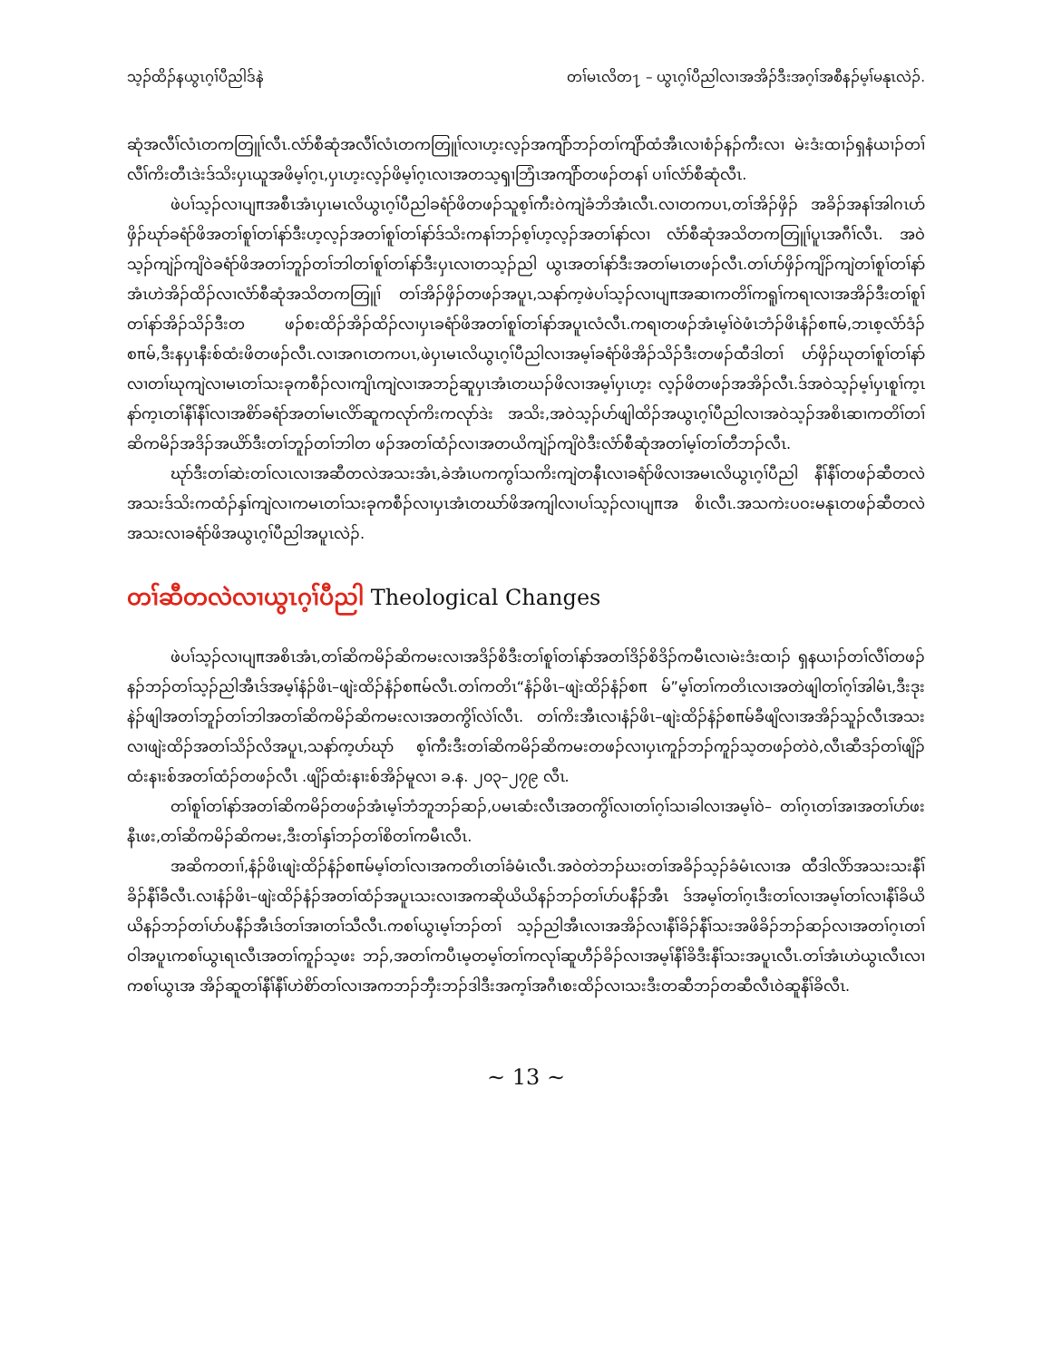သ့ၣ်ထိၣ်နယွၤဂ့ၢ်ပီညါဒ်နဲ တၢ်မၤလိတ႑ – ယွၤဂ့ၢ်ပီညါလၢအအိၣ်ဒီးအဂ့ၢ်အစီနၣ်မ့ၢ်မနုၤလဲၣ်.
ဆုံအလီၢ်လံၤတကတြူၢ်လီၤ.လံာ်စီဆုံအလီၢ်လံၤတကတြူၢ်လၢဟ့းလ့ၣ်အကျိာ်ဘၣ်တၢ်ကျိာ်ထံအီၤလၢစံၣ်နၣ်ကီးလၢ မဲးဒံးထၢၣ်ရှနံယၢၣ်တၢ်လီၢ်ကိးတီၤဒဲးဒ်သိးပှၤယူအဖိမ့ၢ်ဂ့ၤ,ပှၤဟ့းလ့ၣ်ဖိမ့ၢ်ဂ့ၤလၢအတသ့ၡၢဘြံၤအကျိာ်တဖၣ်တနၢ် ပၢၢ်လံာ်စီဆုံလီၤ.
ဖဲပၢ်သ့ၣ်လၢပျπအစီၤအံၤပှၤမၤလိယွၤဂ့ၢ်ပီညါခရံာ်ဖိတဖၣ်သူစ့ၢ်ကီးဝဲကျဲခံဘိအံၤလီၤ.လၢတကပၤ,တၢ်အိၣ်ဖှိၣ် အခိၣ်အနၢ်အါဂၤပာ်ဖှိၣ်ဃုာ်ခရံာ်ဖိအတၢ်စူၢ်တၢ်နာ်ဒီးဟ့လ့ၣ်အတၢ်စူၢ်တၢ်နာ်ဒ်သိးကနၢ်ဘၣ်စ့ၢ်ဟ့လ့ၣ်အတၢ်နာ်လၢ လံာ်စီဆုံအသိတကတြူၢ်ပူၤအဂီၢ်လီၤ. အဝဲသ့ၣ်ကျဲၣ်ကျိဝဲခရံာ်ဖိအတၢ်ဘူၣ်တၢ်ဘါတၢ်စူၢ်တၢ်နာ်ဒီးပှၤလၢတသ့ၣ်ညါ ယွၤအတၢ်နာ်ဒီးအတၢ်မၤတဖၣ်လီၤ.တၢ်ပာ်ဖှိၣ်ကျိၣ်ကျဲတၢ်စူၢ်တၢ်နာ်အံၤဟဲအိၣ်ထိၣ်လၢလံာ်စီဆုံအသိတကတြူၢ် တၢ်အိၣ်ဖှိၣ်တဖၣ်အပူၤ,သနာ်က့ဖဲပၢ်သ့ၣ်လၢပျπအဆၢကတိၢ်ကရူၢ်ကရၢလၢအအိၣ်ဒီးတၢ်စူၢ်တၢ်နာ်အိၣ်သိၣ်ဒီးတ ဖၣ်စးထိၣ်အိၣ်ထိၣ်လၢပှၤခရံာ်ဖိအတၢ်စူၢ်တၢ်နာ်အပူၤလံလီၤ.ကရၢတဖၣ်အံၤမ့ၢ်ဝဲဖံၤဘံၣ်ဖိၤနံၣ်စπမ်,ဘၤစ့လံာ်ဒံၣ် စπမ်,ဒီးနပှၤနီးစ်ထံးဖိတဖၣ်လီၤ.လၢအဂၤတကပၤ,ဖဲပှၤမၤလိယွၤဂ့ၢ်ပီညါလၢအမ့ၢ်ခရံာ်ဖိအိၣ်သိၣ်ဒီးတဖၣ်ထီဒါတၢ် ပာ်ဖှိၣ်ဃုတၢ်စူၢ်တၢ်နာ်လၢတၢ်ဃုကျဲလၢမၤတၢ်သးခုကစီၣ်လၢကျိၤကျဲလၢအဘဉ်ဆူပှၤအံၤတဃၣ်ဖိလၢအမ့ၢ်ပှၤဟ့း လ့ၣ်ဖိတဖၣ်အအိၣ်လီၤ.ဒ်အဝဲသ့ၣ်မ့ၢ်ပှၤစူၢ်က့ၤနာ်က့ၤတၢ်နီၢ်နီၢ်လၢအစိာ်ခရံာ်အတၢ်မၤလိာ်ဆူကလုာ်ကိးကလုာ်ဒဲး အသိး,အဝဲသ့ၣ်ပာ်ဖျါထိၣ်အယွၤဂ့ၢ်ပီညါလၢအဝဲသ့ၣ်အစိၤဆၢကတိၢ်တၢ်ဆိကမိၣ်အဒိၣ်အယိာ်ဒီးတၢ်ဘူၣ်တၢ်ဘါတ ဖၣ်အတၢ်ထံၣ်လၢအတယိကျဲၣ်ကျိဝဲဒီးလံာ်စီဆုံအတၢ်မ့ၢ်တၢ်တီဘၣ်လီၤ.
ဃုာ်ဒီးတၢ်ဆဲးတၢ်လၤလၢအဆီတလဲအသးအံၤ,ခဲအံၤပကကွၢ်သကိးကျဲတနီၤလၢခရံာ်ဖိလၢအမၤလိယွၤဂ့ၢ်ပီညါ နီၢ်နီၢ်တဖၣ်ဆီတလဲအသးဒ်သိးကထံၣ်နှၢ်ကျဲလၢကမၤတၢ်သးခုကစီၣ်လၢပှၤအံၤတဃာ်ဖိအကျါလၢပၢ်သ့ၣ်လၢပျπအ စိၤလီၤ.အသကဲးပဝးမနုၤတဖၣ်ဆီတလဲအသးလၢခရံာ်ဖိအယွၤဂ့ၢ်ပီညါအပူၤလဲၣ်.
တၢ်ဆီတလဲလၢယွၤဂ့ၢ်ပီညါ Theological Changes
ဖဲပၢ်သ့ၣ်လၢပျπအစိၤအံၤ,တၢ်ဆိကမိၣ်ဆိကမးလၢအဒိၣ်စိဒီးတၢ်စူၢ်တၢ်နာ်အတၢ်ဒိၣ်စိဒိၣ်ကမီၤလၢမဲးဒံးထၢၣ် ရှနယၢၣ်တၢ်လီၢ်တဖၣ်နၣ်ဘၣ်တၢ်သ့ၣ်ညါအီၤဒ်အမ့ၢ်နံၣ်ဖိၤ–ဖျဲးထိၣ်နံၣ်စπမ်လီၤ.တၢ်ကတိၤ“နံၣ်ဖိၤ–ဖျဲးထိၣ်နံၣ်စπ မ်”မ့ၢ်တၢ်ကတိၤလၢအတဲဖျါတၢ်ဂ့ၢ်အါမံၤ,ဒီးဒုးနဲၣ်ဖျါအတၢ်ဘူၣ်တၢ်ဘါအတၢ်ဆိကမိၣ်ဆိကမးလၢအတကွိၢ်လဲၢ်လီၤ. တၢ်ကိးအီၤလၢနံၣ်ဖိၤ–ဖျဲးထိၣ်နံၣ်စπမ်ခီဖျိလၢအအိၣ်သူၣ်လီၤအသးလၢဖျဲးထိၣ်အတၢ်သိၣ်လိအပူၤ,သနာ်က့ပာ်ဃုာ် စ့ၢ်ကီးဒီးတၢ်ဆိကမိၣ်ဆိကမးတဖၣ်လၢပှၤကူၣ်ဘၣ်ကူၣ်သ့တဖၣ်တဲဝဲ,လီၤဆီဒၣ်တၢ်ဖျိၣ်ထံးနၢးစ်အတၢ်ထံၣ်တဖၣ်လီၤ .ဖျိၣ်ထံးနၢးစ်အိၣ်မူလၢ ခ.န. ၂၀၃–၂၇၉ လီၤ.
တၢ်စူၢ်တၢ်နာ်အတၢ်ဆိကမိၣ်တဖၣ်အံၤမ့ၢ်ဘံဘူဘၣ်ဆၣ်,ပမၤဆံးလီၤအတကွိၢ်လၢတၢ်ဂ့ၢ်သၢခါလၢအမ့ၢ်ဝဲ– တၢ်ဂ့ၤတၢ်အၢအတၢ်ပာ်ဖးနီၤဖး,တၢ်ဆိကမိၣ်ဆိကမး,ဒီးတၢ်နှၢ်ဘၣ်တၢ်စိတၢ်ကမီၤလီၤ.
အဆိကတၢၢ်,နံၣ်ဖိၤဖျဲးထိၣ်နံၣ်စπမ်မ့ၢ်တၢ်လၢအကတိၤတၢ်ခံမံၤလီၤ.အဝဲတဲဘၣ်ဃးတၢ်အခိၣ်သ့ၣ်ခံမံၤလၢအ ထီဒါလိာ်အသးသးနီၢ်ခိၣ်နီၢ်ခီလီၤ.လၢနံၣ်ဖိၤ–ဖျဲးထိၣ်နံၣ်အတၢ်ထံၣ်အပူၤသးလၢအကဆိုယိယိနၣ်ဘၣ်တၢ်ပာ်ပနီၣ်အီၤ ဒ်အမ့ၢ်တၢ်ဂ့ၤဒီးတၢ်လၢအမ့ၢ်တၢ်လၢနီၢ်ခိယိယိနၣ်ဘၣ်တၢ်ပာ်ပနီၣ်အီၤဒ်တၢ်အၢတၢ်သီလီၤ.ကစၢ်ယွၤမ့ၢ်ဘၣ်တၢ် သ့ၣ်ညါအီၤလၢအအိၣ်လၢနီၢ်ခိၣ်နီၢ်သးအဖိခိၣ်ဘၣ်ဆၣ်လၢအတၢ်ဂ့ၤတၢ်ဝါအပူၤကစၢ်ယွၤရၤလီၤအတၢ်ကူၣ်သ့ဖး ဘၣ်,အတၢ်ကပီၤမ့တမ့ၢ်တၢ်ကလုၢ်ဆူဟီၣ်ခိၣ်လၢအမ့ၢ်နီၢ်ခိဒီးနီၢ်သးအပူၤလီၤ.တၢ်အံၤဟဲယွၤလီၤလၢကစၢ်ယွၤအ အိၣ်ဆူတၢ်နီၢ်နီၢ်ဟဲစိာ်တၢ်လၢအကဘၣ်ဘှီးဘၣ်ဒါဒီးအက့ၢ်အဂီၤစးထိၣ်လၢသးဒီးတဆီဘၣ်တဆီလီၤဝဲဆူနီၢ်ခိလီၤ.
~ 13 ~